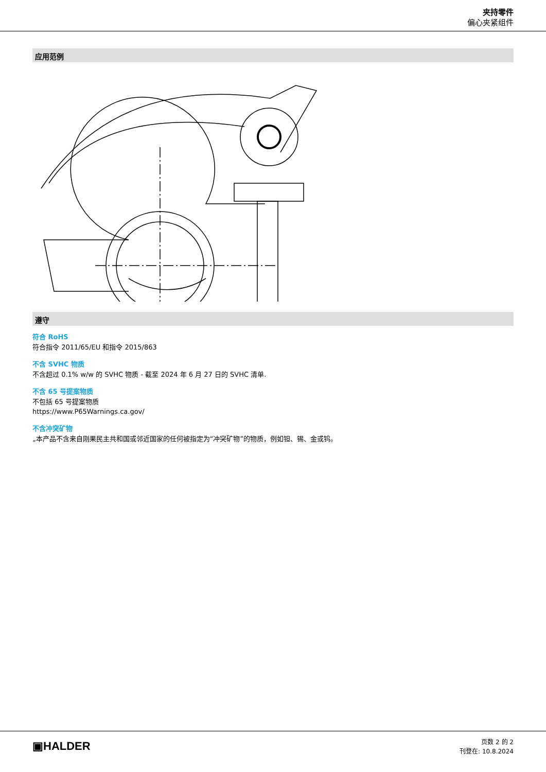夹持零件
偏心夹紧组件
应用范例
遵守
符合 RoHS
符合指令 2011/65/EU 和指令 2015/863
不含 SVHC 物质
不含超过 0.1% w/w 的 SVHC 物质 - 截至 2024 年 6 月 27 日的 SVHC 清单.
不含 65 号提案物质
不包括 65 号提案物质
https://www.P65Warnings.ca.gov/
不含冲突矿物
„本产品不含来自刚果民主共和国或邻近国家的任何被指定为“冲突矿物”的物质，例如钽、锡、金或钨。
▣HALDER
页数 2 的 2
刊登在: 10.8.2024